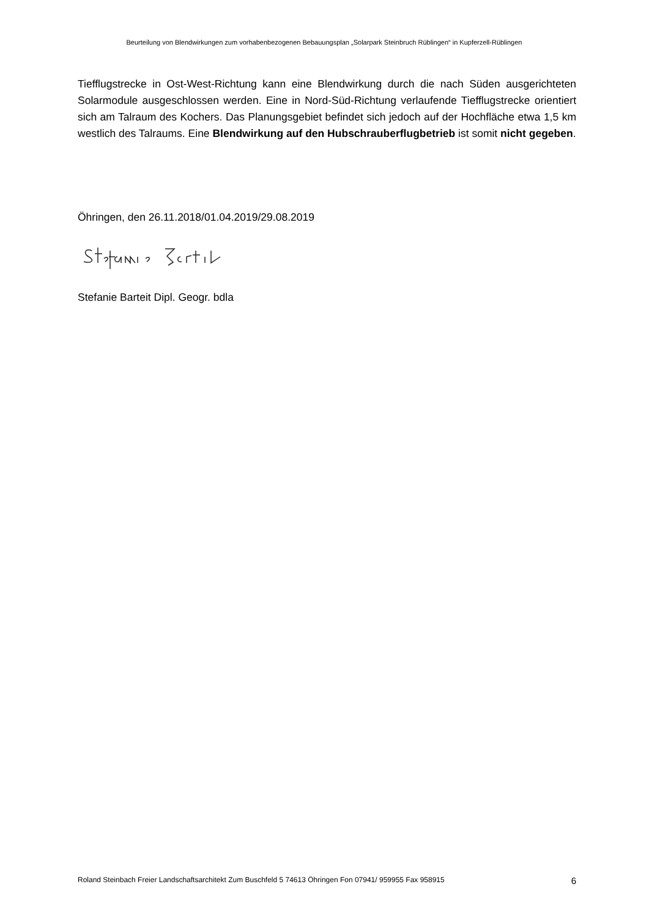Beurteilung von Blendwirkungen zum vorhabenbezogenen Bebauungsplan „Solarpark Steinbruch Rüblingen“ in Kupferzell-Rüblingen
Tiefflugstrecke in Ost-West-Richtung kann eine Blendwirkung durch die nach Süden ausgerichteten Solarmodule ausgeschlossen werden. Eine in Nord-Süd-Richtung verlaufende Tiefflugstrecke orientiert sich am Talraum des Kochers. Das Planungsgebiet befindet sich jedoch auf der Hochfläche etwa 1,5 km westlich des Talraums. Eine Blendwirkung auf den Hubschrauberflugbetrieb ist somit nicht gegeben.
Öhringen, den 26.11.2018/01.04.2019/29.08.2019
Stefanie Barteit Dipl. Geogr. bdla
Roland Steinbach Freier Landschaftsarchitekt Zum Buschfeld 5 74613 Öhringen Fon 07941/ 959955 Fax 958915 6